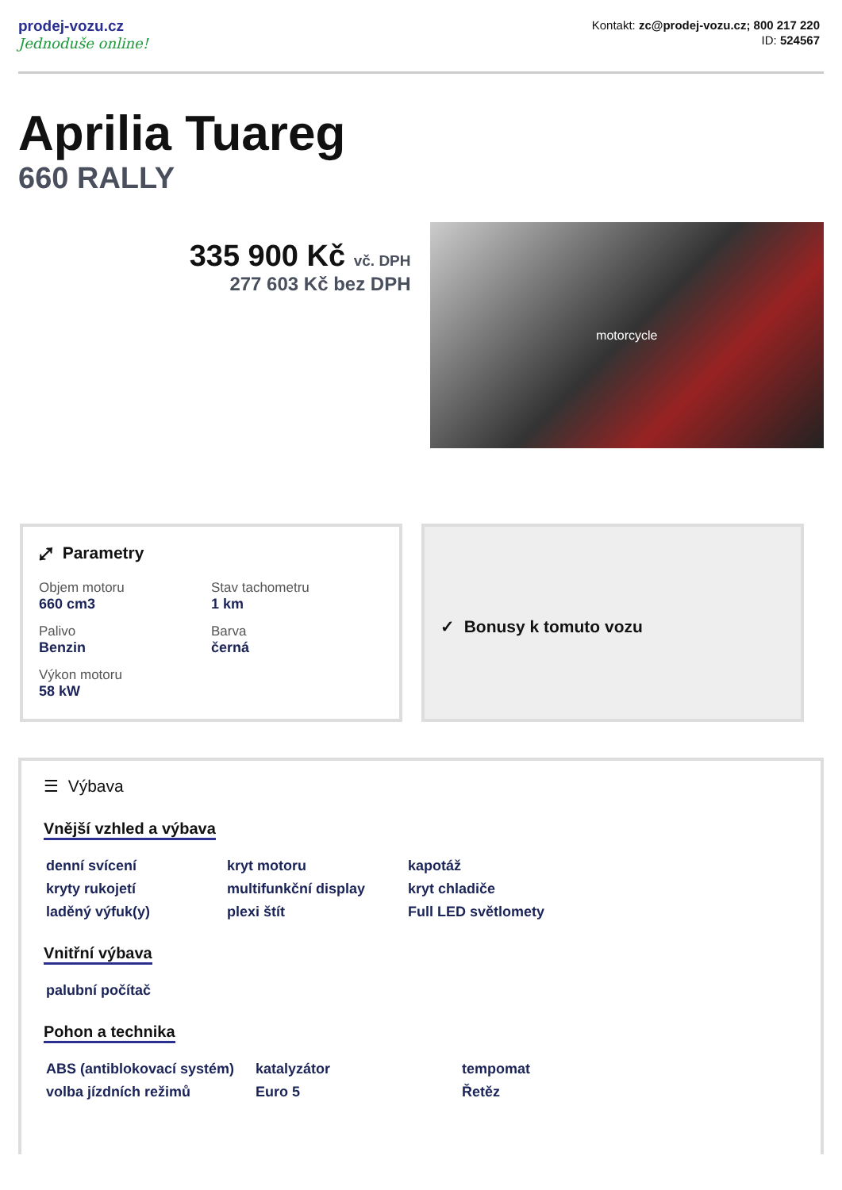prodej-vozu.cz
Jednoduše online!
Kontakt: zc@prodej-vozu.cz; 800 217 220
ID: 524567
Aprilia Tuareg
660 RALLY
335 900 Kč vč. DPH
277 603 Kč bez DPH
motorcycle
⤢ Parametry
Objem motoru
660 cm3
Stav tachometru
1 km
Palivo
Benzin
Barva
černá
Výkon motoru
58 kW
✓ Bonusy k tomuto vozu
☰ Výbava
Vnější vzhled a výbava
denní svícení
kryt motoru
kapotáž
kryty rukojetí
multifunkční display
kryt chladiče
laděný výfuk(y)
plexi štít
Full LED světlomety
Vnitřní výbava
palubní počítač
Pohon a technika
ABS (antiblokovací systém)
katalyzátor
tempomat
volba jízdních režimů
Euro 5
Řetěz